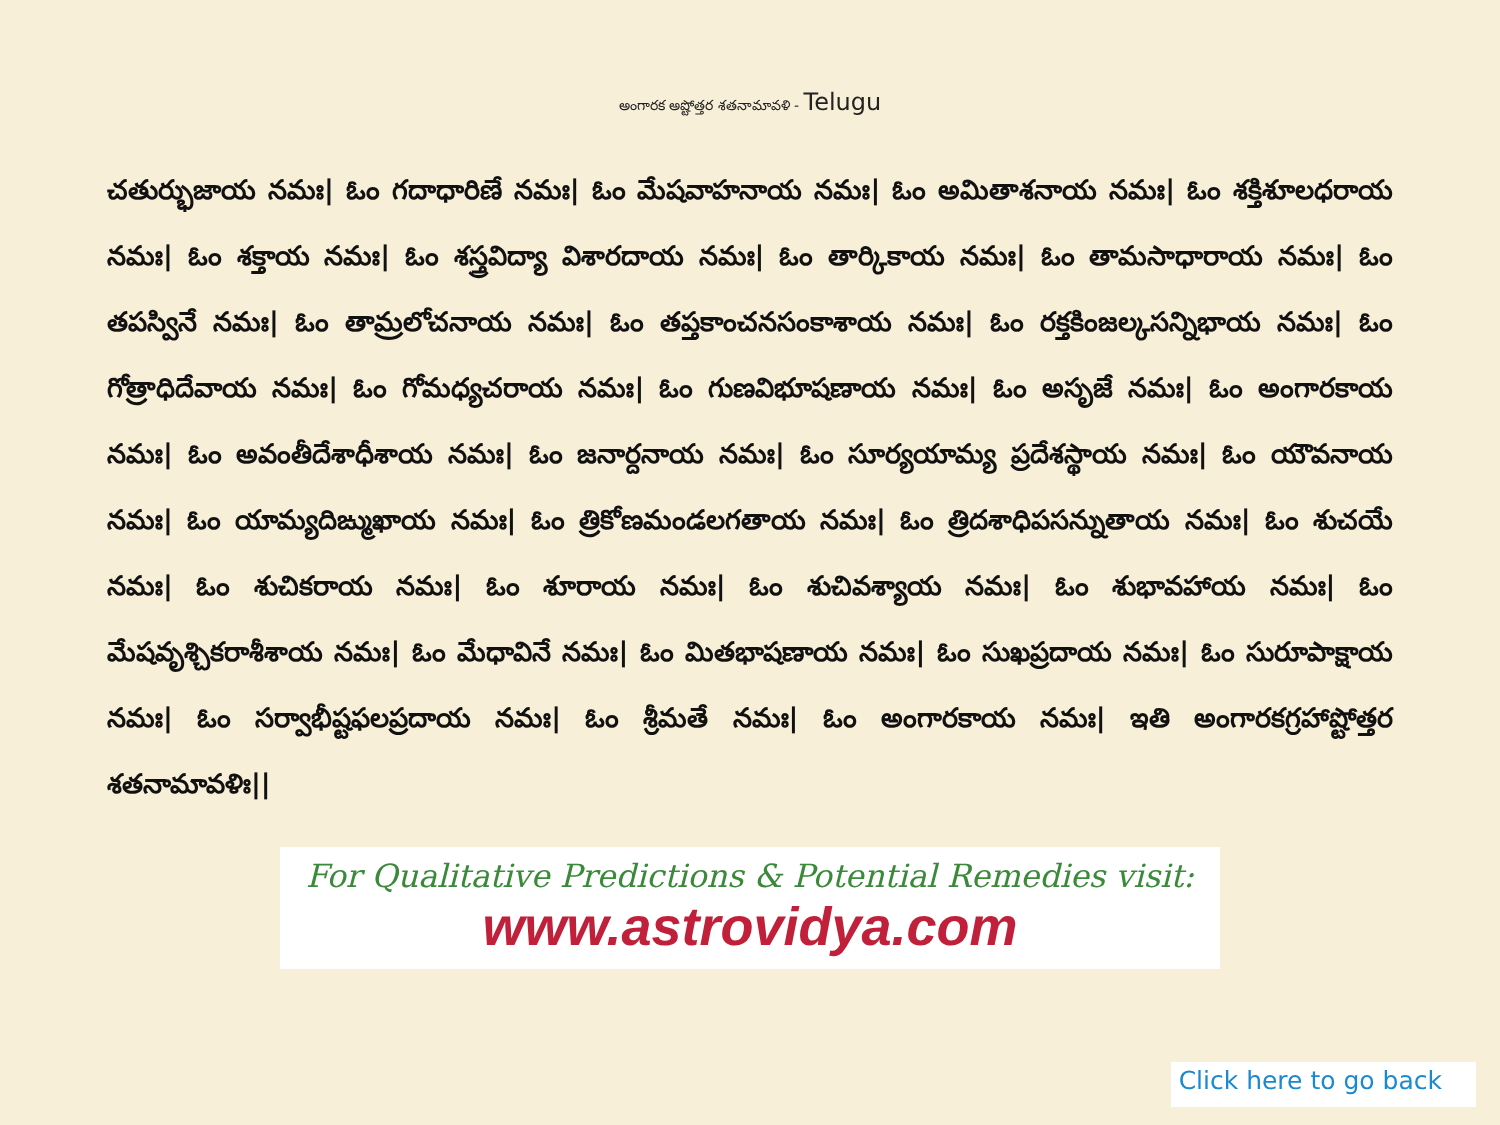అంగారక అష్టోత్తర శతనామావళి - Telugu
చతుర్భుజాయ నమః| ఓం గదాధారిణే నమః| ఓం మేషవాహనాయ నమః| ఓం అమితాశనాయ నమః| ఓం శక్తిశూలధరాయ నమః| ఓం శక్తాయ నమః| ఓం శస్త్రవిద్యా విశారదాయ నమః| ఓం తార్కికాయ నమః| ఓం తామసాధారాయ నమః| ఓం తపస్వినే నమః| ఓం తామ్రలోచనాయ నమః| ఓం తప్తకాంచనసంకాశాయ నమః| ఓం రక్తకింజల్కసన్నిభాయ నమః| ఓం గోత్రాధిదేవాయ నమః| ఓం గోమధ్యచరాయ నమః| ఓం గుణవిభూషణాయ నమః| ఓం అసృజే నమః| ఓం అంగారకాయ నమః| ఓం అవంతీదేశాధీశాయ నమః| ఓం జనార్దనాయ నమః| ఓం సూర్యయామ్య ప్రదేశస్థాయ నమః| ఓం యౌవనాయ నమః| ఓం యామ్యదిఙ్ముఖాయ నమః| ఓం త్రికోణమండలగతాయ నమః| ఓం త్రిదశాధిపసన్నుతాయ నమః| ఓం శుచయే నమః| ఓం శుచికరాయ నమః| ఓం శూరాయ నమః| ఓం శుచివశ్యాయ నమః| ఓం శుభావహాయ నమః| ఓం మేషవృశ్చికరాశీశాయ నమః| ఓం మేధావినే నమః| ఓం మితభాషణాయ నమః| ఓం సుఖప్రదాయ నమః| ఓం సురూపాక్షాయ నమః| ఓం సర్వాభీష్టఫలప్రదాయ నమః| ఓం శ్రీమతే నమః| ఓం అంగారకాయ నమః| ఇతి అంగారకగ్రహాష్టోత్తర శతనామావళిః||
For Qualitative Predictions & Potential Remedies visit:
www.astrovidya.com
Click here to go back